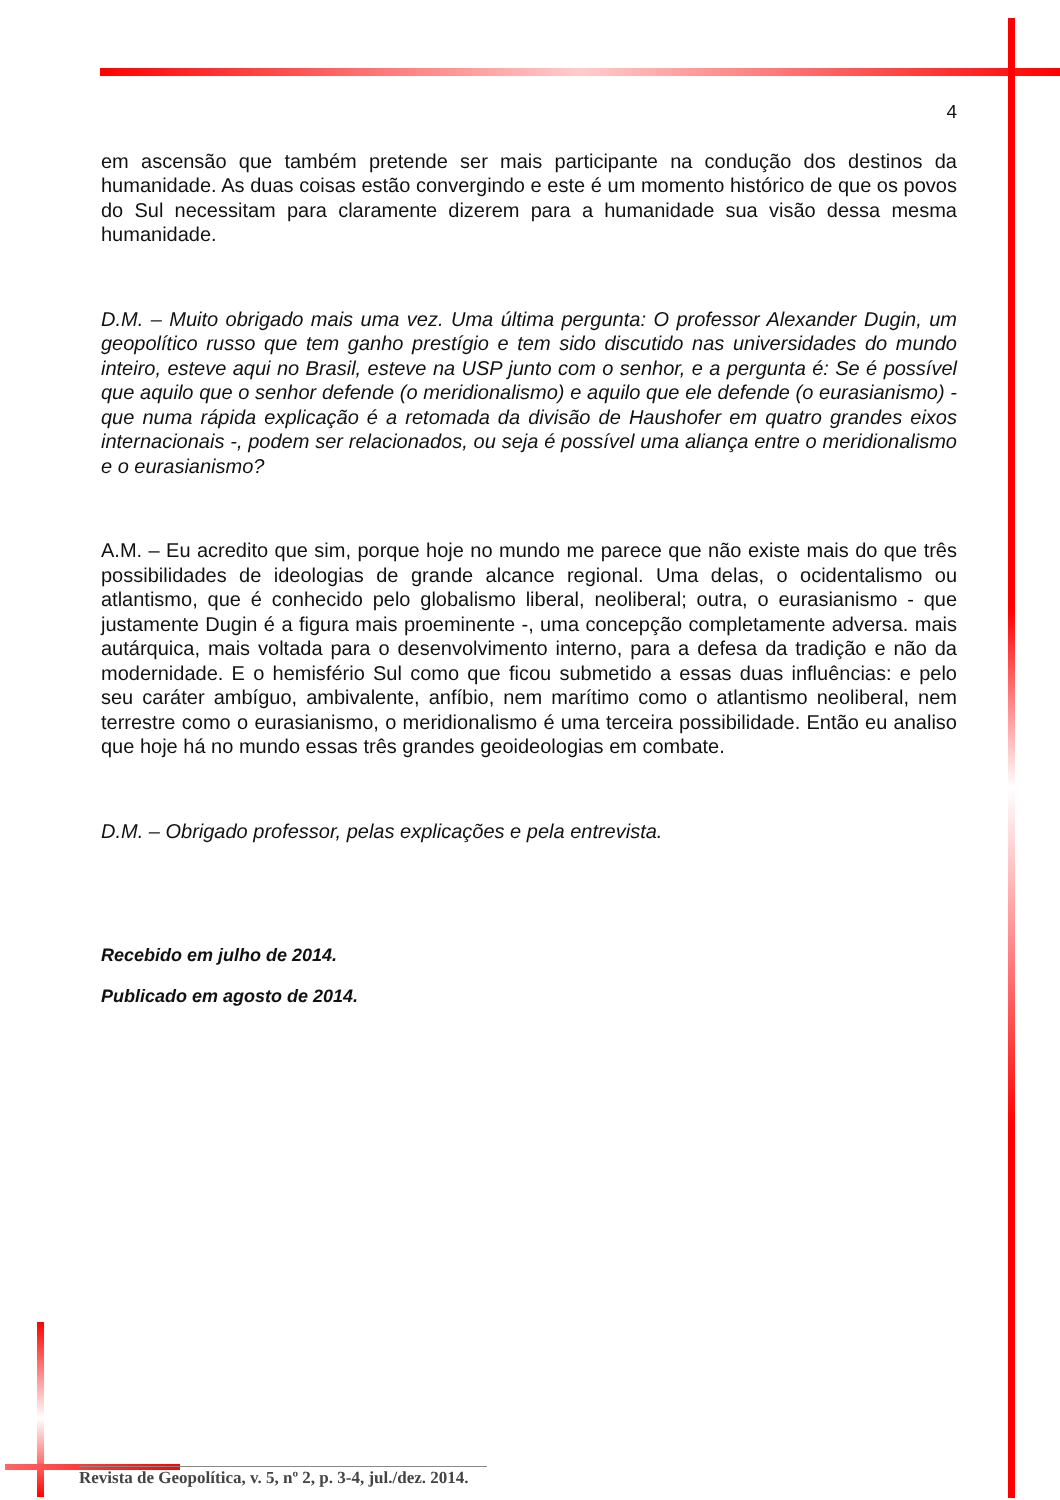4
em ascensão que também pretende ser mais participante na condução dos destinos da humanidade. As duas coisas estão convergindo e este é um momento histórico de que os povos do Sul necessitam para claramente dizerem para a humanidade sua visão dessa mesma humanidade.
D.M. – Muito obrigado mais uma vez. Uma última pergunta: O professor Alexander Dugin, um geopolítico russo que tem ganho prestígio e tem sido discutido nas universidades do mundo inteiro, esteve aqui no Brasil, esteve na USP junto com o senhor, e a pergunta é: Se é possível que aquilo que o senhor defende (o meridionalismo) e aquilo que ele defende (o eurasianismo) - que numa rápida explicação é a retomada da divisão de Haushofer em quatro grandes eixos internacionais -, podem ser relacionados, ou seja é possível uma aliança entre o meridionalismo e o eurasianismo?
A.M. – Eu acredito que sim, porque hoje no mundo me parece que não existe mais do que três possibilidades de ideologias de grande alcance regional. Uma delas, o ocidentalismo ou atlantismo, que é conhecido pelo globalismo liberal, neoliberal; outra, o eurasianismo - que justamente Dugin é a figura mais proeminente -, uma concepção completamente adversa. mais autárquica, mais voltada para o desenvolvimento interno, para a defesa da tradição e não da modernidade. E o hemisfério Sul como que ficou submetido a essas duas influências: e pelo seu caráter ambíguo, ambivalente, anfíbio, nem marítimo como o atlantismo neoliberal, nem terrestre como o eurasianismo, o meridionalismo é uma terceira possibilidade. Então eu analiso que hoje há no mundo essas três grandes geoideologias em combate.
D.M. – Obrigado professor, pelas explicações e pela entrevista.
Recebido em julho de 2014.
Publicado em agosto de 2014.
Revista de Geopolítica, v. 5, nº 2, p. 3-4, jul./dez. 2014.